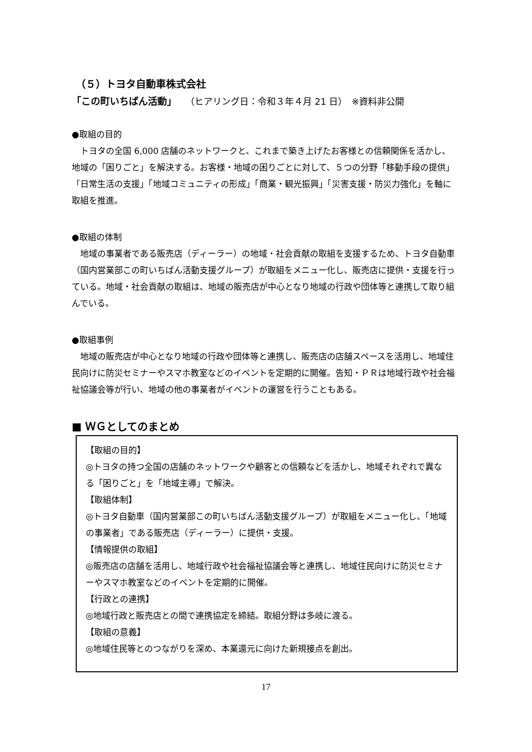（５）トヨタ自動車株式会社
「この町いちばん活動」　　（ヒアリング日：令和３年４月 21 日）　※資料非公開
●取組の目的
　トヨタの全国 6,000 店舗のネットワークと、これまで築き上げたお客様との信頼関係を活かし、地域の「困りごと」を解決する。お客様・地域の困りごとに対して、５つの分野「移動手段の提供」「日常生活の支援」「地域コミュニティの形成」「商業・観光振興」「災害支援・防災力強化」を軸に取組を推進。
●取組の体制
　地域の事業者である販売店（ディーラー）の地域・社会貢献の取組を支援するため、トヨタ自動車（国内営業部この町いちばん活動支援グループ）が取組をメニュー化し、販売店に提供・支援を行っている。地域・社会貢献の取組は、地域の販売店が中心となり地域の行政や団体等と連携して取り組んでいる。
●取組事例
　地域の販売店が中心となり地域の行政や団体等と連携し、販売店の店舗スペースを活用し、地域住民向けに防災セミナーやスマホ教室などのイベントを定期的に開催。告知・ＰＲは地域行政や社会福祉協議会等が行い、地域の他の事業者がイベントの運営を行うこともある。
■ ＷＧとしてのまとめ
【取組の目的】
◎トヨタの持つ全国の店舗のネットワークや顧客との信頼などを活かし、地域それぞれで異なる「困りごと」を「地域主導」で解決。
【取組体制】
◎トヨタ自動車（国内営業部この町いちばん活動支援グループ）が取組をメニュー化し、「地域の事業者」である販売店（ディーラー）に提供・支援。
【情報提供の取組】
◎販売店の店舗を活用し、地域行政や社会福祉協議会等と連携し、地域住民向けに防災セミナーやスマホ教室などのイベントを定期的に開催。
【行政との連携】
◎地域行政と販売店との間で連携協定を締結。取組分野は多岐に渡る。
【取組の意義】
◎地域住民等とのつながりを深め、本業還元に向けた新規接点を創出。
17